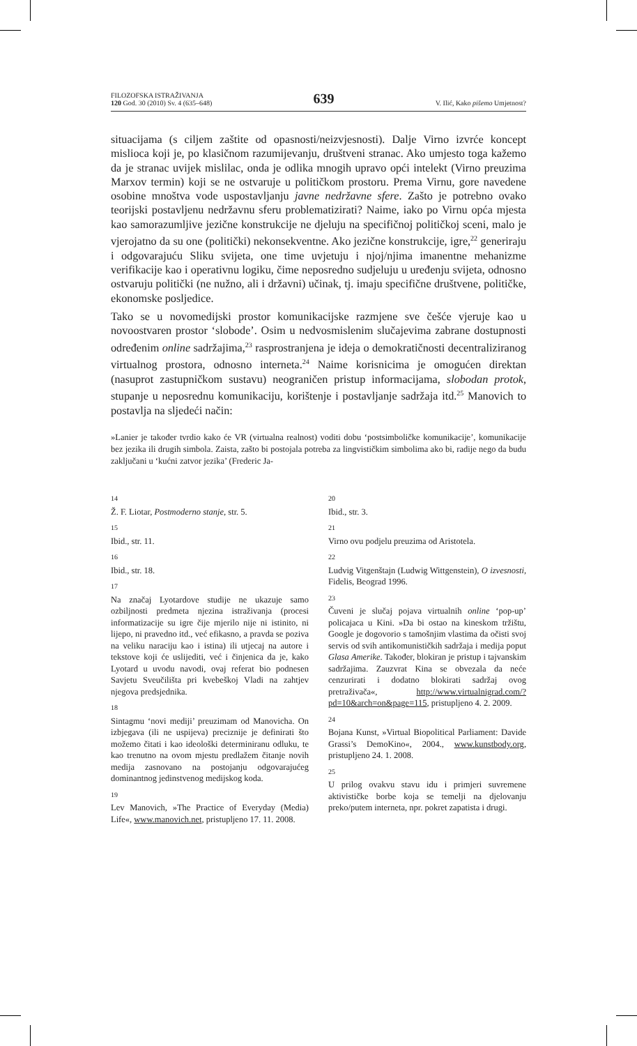FILOZOFSKA ISTRAŽIVANJA
120 God. 30 (2010) Sv. 4 (635–648)
639
V. Ilić, Kako pišemo Umjetnost?
situacijama (s ciljem zaštite od opasnosti/neizvjesnosti). Dalje Virno izvrće koncept mislioca koji je, po klasičnom razumijevanju, društveni stranac. Ako umjesto toga kažemo da je stranac uvijek mislilac, onda je odlika mnogih upravo opći intelekt (Virno preuzima Marxov termin) koji se ne ostvaruje u političkom prostoru. Prema Virnu, gore navedene osobine mnoštva vode uspostavljanju javne nedržavne sfere. Zašto je potrebno ovako teorijski postavljenu nedržavnu sferu problematizirati? Naime, iako po Virnu opća mjesta kao samorazumljive jezične konstrukcije ne djeluju na specifičnoj političkoj sceni, malo je vjerojatno da su one (politički) nekonsekventne. Ako jezične konstrukcije, igre,<sup>22</sup> generiraju i odgovarajuću Sliku svijeta, one time uvjetuju i njoj/njima imanentne mehanizme verifikacije kao i operativnu logiku, čime neposredno sudjeluju u uređenju svijeta, odnosno ostvaruju politički (ne nužno, ali i državni) učinak, tj. imaju specifične društvene, političke, ekonomske posljedice.
Tako se u novomedijski prostor komunikacijske razmjene sve češće vjeruje kao u novoostvaren prostor ‘slobode’. Osim u nedvosmislenim slučajevima zabrane dostupnosti određenim online sadržajima,<sup>23</sup> rasprostranjena je ideja o demokratičnosti decentraliziranog virtualnog prostora, odnosno interneta.<sup>24</sup> Naime korisnicima je omogućen direktan (nasuprot zastupničkom sustavu) neograničen pristup informacijama, slobodan protok, stupanje u neposrednu komunikaciju, korištenje i postavljanje sadržaja itd.<sup>25</sup> Manovich to postavlja na sljedeći način:
»Lanier je također tvrdio kako će VR (virtualna realnost) voditi dobu ‘postsimboličke komunikacije’, komunikacije bez jezika ili drugih simbola. Zaista, zašto bi postojala potreba za lingvističkim simbolima ako bi, radije nego da budu zaključani u ‘kućni zatvor jezika’ (Frederic Ja-
14
Ž. F. Liotar, Postmoderno stanje, str. 5.
15
Ibid., str. 11.
16
Ibid., str. 18.
17
Na značaj Lyotardove studije ne ukazuje samo ozbiljnosti predmeta njezina istraživanja (procesi informatizacije su igre čije mjerilo nije ni istinito, ni lijepo, ni pravedno itd., već efikasno, a pravda se poziva na veliku naraciju kao i istina) ili utjecaj na autore i tekstove koji će uslijediti, već i činjenica da je, kako Lyotard u uvodu navodi, ovaj referat bio podnesen Savjetu Sveučilišta pri kvebeškoj Vladi na zahtjev njegova predsjednika.
18
Sintagmu ‘novi mediji’ preuzimam od Manovicha. On izbjegava (ili ne uspijeva) preciznije je definirati što možemo čitati i kao ideološki determiniranu odluku, te kao trenutno na ovom mjestu predlažem čitanje novih medija zasnovano na postojanju odgovarajućeg dominantnog jedinstvenog medijskog koda.
19
Lev Manovich, »The Practice of Everyday (Media) Life«, www.manovich.net, pristupljeno 17. 11. 2008.
20
Ibid., str. 3.
21
Virno ovu podjelu preuzima od Aristotela.
22
Ludvig Vitgenštajn (Ludwig Wittgenstein), O izvesnosti, Fidelis, Beograd 1996.
23
Čuveni je slučaj pojava virtualnih online ‘pop-up’ policajaca u Kini. »Da bi ostao na kineskom tržištu, Google je dogovorio s tamošnjim vlastima da očisti svoj servis od svih antikomunističkih sadržaja i medija poput Glasa Amerike. Također, blokiran je pristup i tajvanskim sadržajima. Zauzvrat Kina se obvezala da neće cenzurirati i dodatno blokirati sadržaj ovog pretraživača«, http://www.virtualnigrad.com/?pd=10&arch=on&page=115, pristupljeno 4. 2. 2009.
24
Bojana Kunst, »Virtual Biopolitical Parliament: Davide Grassi’s DemoKino«, 2004., www.kunstbody.org, pristupljeno 24. 1. 2008.
25
U prilog ovakvu stavu idu i primjeri suvremene aktivističke borbe koja se temelji na djelovanju preko/putem interneta, npr. pokret zapatista i drugi.